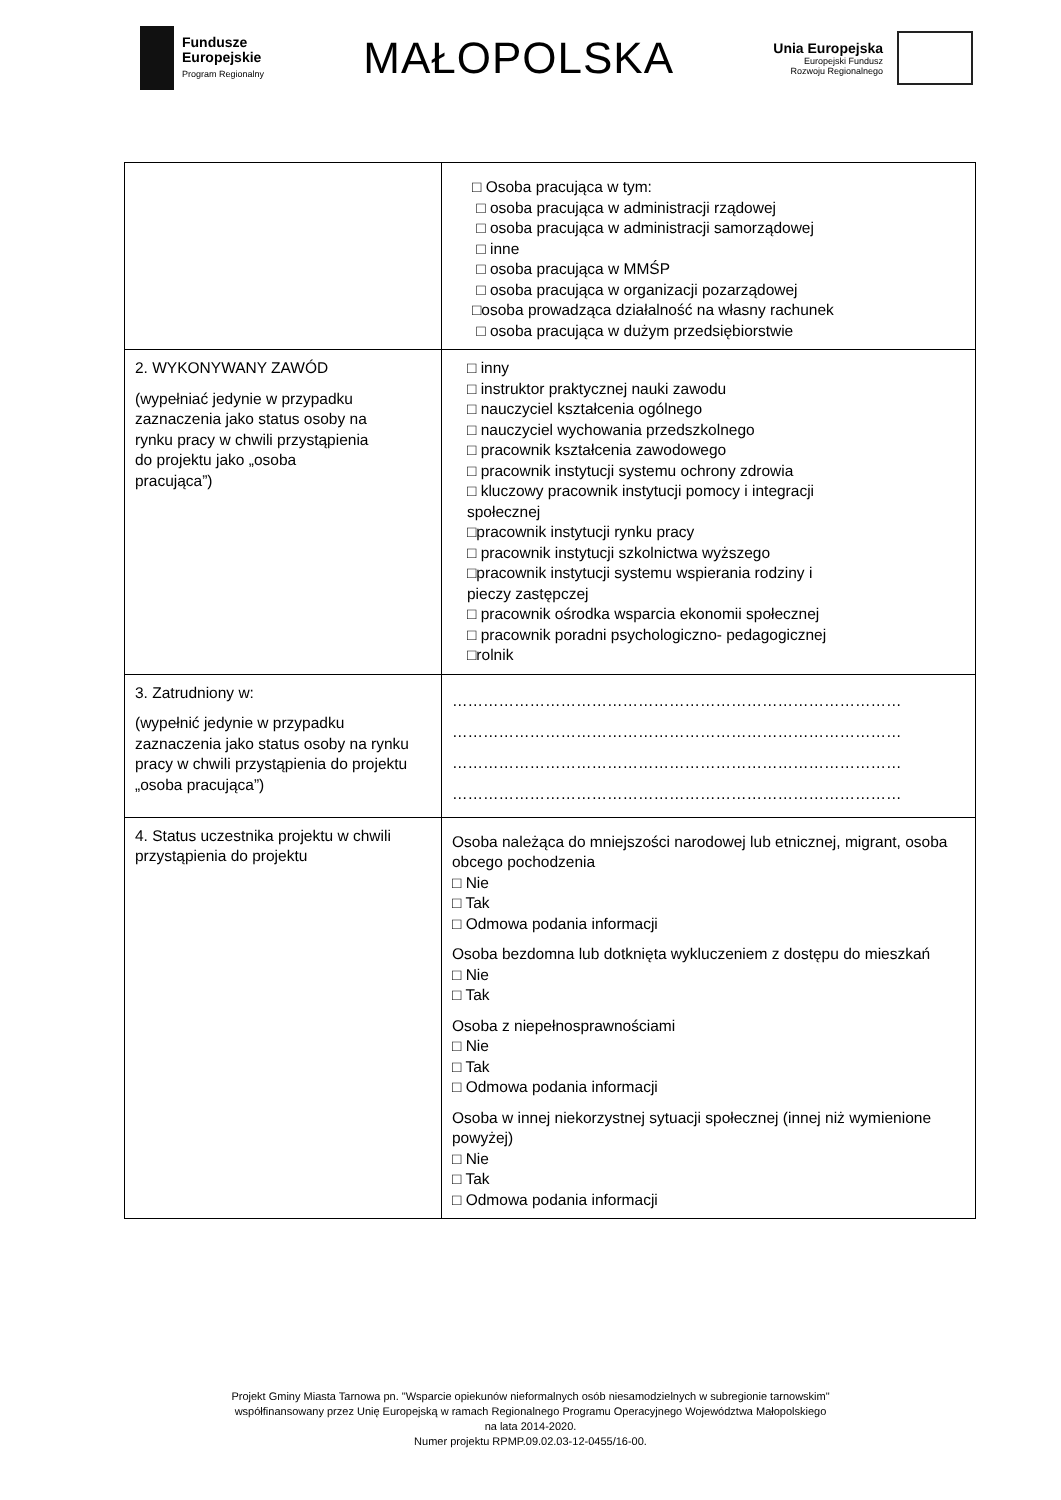Fundusze
Europejskie
Program Regionalny
MAŁOPOLSKA
Unia Europejska
Europejski Fundusz
Rozwoju Regionalnego
| | □ Osoba pracująca w tym: □ osoba pracująca w administracji rządowej □ osoba pracująca w administracji samorządowej □ inne □ osoba pracująca w MMŚP □ osoba pracująca w organizacji pozarządowej □osoba prowadząca działalność na własny rachunek □ osoba pracująca w dużym przedsiębiorstwie |
| 2. WYKONYWANY ZAWÓD (wypełniać jedynie w przypadku zaznaczenia jako status osoby na rynku pracy w chwili przystąpienia do projektu jako „osoba pracująca”) | □ inny □ instruktor praktycznej nauki zawodu □ nauczyciel kształcenia ogólnego □ nauczyciel wychowania przedszkolnego □ pracownik kształcenia zawodowego □ pracownik instytucji systemu ochrony zdrowia □ kluczowy pracownik instytucji pomocy i integracji społecznej □pracownik instytucji rynku pracy □ pracownik instytucji szkolnictwa wyższego □pracownik instytucji systemu wspierania rodziny i pieczy zastępczej □ pracownik ośrodka wsparcia ekonomii społecznej □ pracownik poradni psychologiczno- pedagogicznej □rolnik |
| 3. Zatrudniony w: (wypełnić jedynie w przypadku zaznaczenia jako status osoby na rynku pracy w chwili przystąpienia do projektu „osoba pracująca”) | …………………………………………………………………………… …………………………………………………………………………… …………………………………………………………………………… …………………………………………………………………………… |
| 4. Status uczestnika projektu w chwili przystąpienia do projektu | Osoba należąca do mniejszości narodowej lub etnicznej, migrant, osoba obcego pochodzenia □ Nie □ Tak □ Odmowa podania informacji Osoba bezdomna lub dotknięta wykluczeniem z dostępu do mieszkań □ Nie □ Tak Osoba z niepełnosprawnościami □ Nie □ Tak □ Odmowa podania informacji Osoba w innej niekorzystnej sytuacji społecznej (innej niż wymienione powyżej) □ Nie □ Tak □ Odmowa podania informacji |
Projekt Gminy Miasta Tarnowa pn. "Wsparcie opiekunów nieformalnych osób niesamodzielnych w subregionie tarnowskim"
współfinansowany przez Unię Europejską w ramach Regionalnego Programu Operacyjnego Województwa Małopolskiego
na lata 2014-2020.
Numer projektu RPMP.09.02.03-12-0455/16-00.